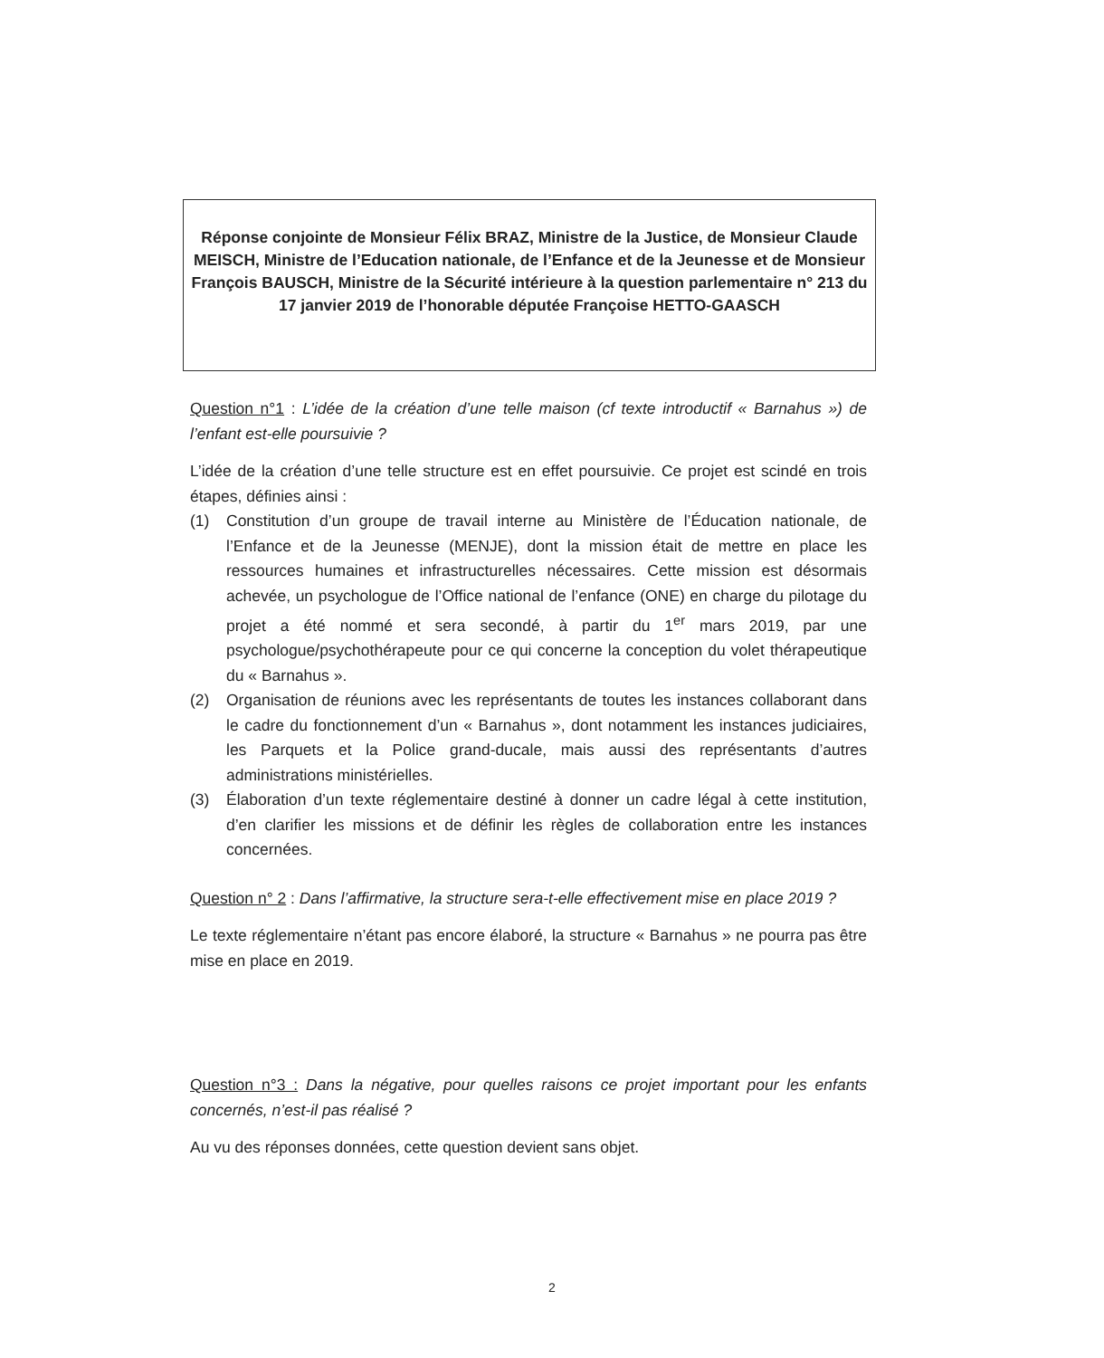Réponse conjointe de Monsieur Félix BRAZ, Ministre de la Justice, de Monsieur Claude MEISCH, Ministre de l’Education nationale, de l’Enfance et de la Jeunesse et de Monsieur François BAUSCH, Ministre de la Sécurité intérieure à la question parlementaire n° 213 du 17 janvier 2019 de l’honorable députée Françoise HETTO-GAASCH
Question n°1 : L’idée de la création d’une telle maison (cf texte introductif « Barnahus ») de l’enfant est-elle poursuivie ?
L’idée de la création d’une telle structure est en effet poursuivie. Ce projet est scindé en trois étapes, définies ainsi :
(1) Constitution d’un groupe de travail interne au Ministère de l’Éducation nationale, de l’Enfance et de la Jeunesse (MENJE), dont la mission était de mettre en place les ressources humaines et infrastructurelles nécessaires. Cette mission est désormais achevée, un psychologue de l’Office national de l’enfance (ONE) en charge du pilotage du projet a été nommé et sera secondé, à partir du 1<sup>er</sup> mars 2019, par une psychologue/psychothérapeute pour ce qui concerne la conception du volet thérapeutique du « Barnahus ».
(2) Organisation de réunions avec les représentants de toutes les instances collaborant dans le cadre du fonctionnement d’un « Barnahus », dont notamment les instances judiciaires, les Parquets et la Police grand-ducale, mais aussi des représentants d’autres administrations ministérielles.
(3) Élaboration d’un texte réglementaire destiné à donner un cadre légal à cette institution, d’en clarifier les missions et de définir les règles de collaboration entre les instances concernées.
Question n° 2 : Dans l’affirmative, la structure sera-t-elle effectivement mise en place 2019 ?
Le texte réglementaire n’étant pas encore élaboré, la structure « Barnahus » ne pourra pas être mise en place en 2019.
Question n°3 : Dans la négative, pour quelles raisons ce projet important pour les enfants concernés, n’est-il pas réalisé ?
Au vu des réponses données, cette question devient sans objet.
2